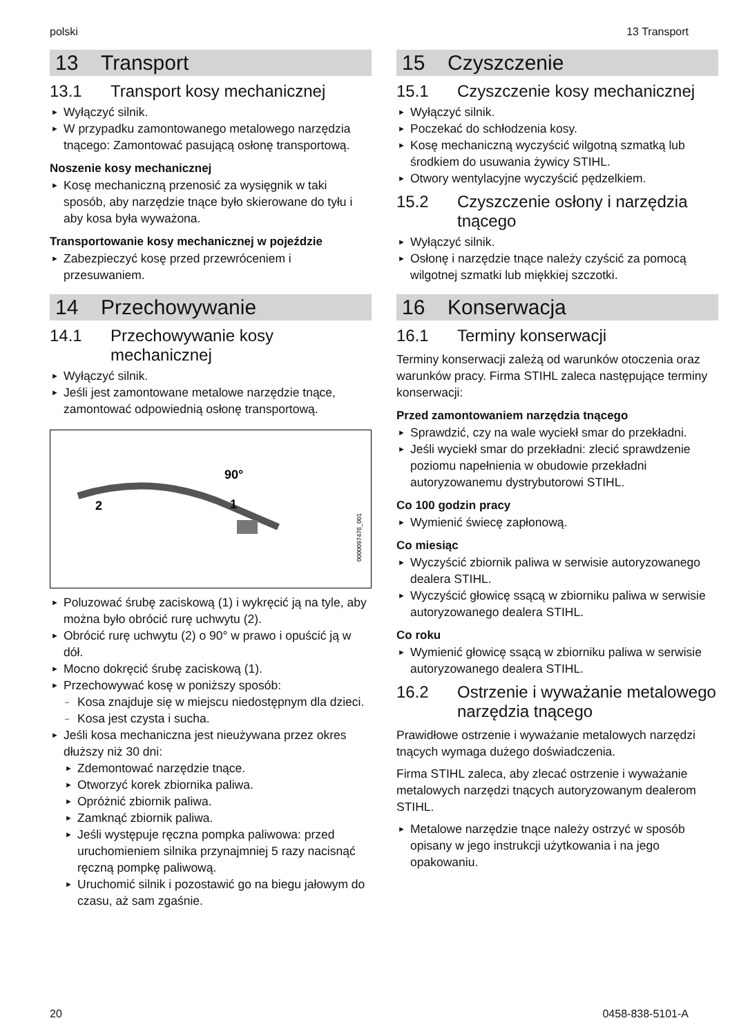polski 13 Transport
13 Transport
13.1 Transport kosy mechanicznej
► Wyłączyć silnik.
► W przypadku zamontowanego metalowego narzędzia tnącego: Zamontować pasującą osłonę transportową.
Noszenie kosy mechanicznej
► Kosę mechaniczną przenosić za wysięgnik w taki sposób, aby narzędzie tnące było skierowane do tyłu i aby kosa była wyważona.
Transportowanie kosy mechanicznej w pojeździe
► Zabezpieczyć kosę przed przewróceniem i przesuwaniem.
14 Przechowywanie
14.1 Przechowywanie kosy mechanicznej
► Wyłączyć silnik.
► Jeśli jest zamontowane metalowe narzędzie tnące, zamontować odpowiednią osłonę transportową.
90°
1
2
0000097476_001
► Poluzować śrubę zaciskową (1) i wykręcić ją na tyle, aby można było obrócić rurę uchwytu (2).
► Obrócić rurę uchwytu (2) o 90° w prawo i opuścić ją w dół.
► Mocno dokręcić śrubę zaciskową (1).
► Przechowywać kosę w poniższy sposób:
– Kosa znajduje się w miejscu niedostępnym dla dzieci.
– Kosa jest czysta i sucha.
► Jeśli kosa mechaniczna jest nieużywana przez okres dłuższy niż 30 dni:
► Zdemontować narzędzie tnące.
► Otworzyć korek zbiornika paliwa.
► Opróżnić zbiornik paliwa.
► Zamknąć zbiornik paliwa.
► Jeśli występuje ręczna pompka paliwowa: przed uruchomieniem silnika przynajmniej 5 razy nacisnąć ręczną pompkę paliwową.
► Uruchomić silnik i pozostawić go na biegu jałowym do czasu, aż sam zgaśnie.
15 Czyszczenie
15.1 Czyszczenie kosy mechanicznej
► Wyłączyć silnik.
► Poczekać do schłodzenia kosy.
► Kosę mechaniczną wyczyścić wilgotną szmatką lub środkiem do usuwania żywicy STIHL.
► Otwory wentylacyjne wyczyścić pędzelkiem.
15.2 Czyszczenie osłony i narzędzia tnącego
► Wyłączyć silnik.
► Osłonę i narzędzie tnące należy czyścić za pomocą wilgotnej szmatki lub miękkiej szczotki.
16 Konserwacja
16.1 Terminy konserwacji
Terminy konserwacji zależą od warunków otoczenia oraz warunków pracy. Firma STIHL zaleca następujące terminy konserwacji:
Przed zamontowaniem narzędzia tnącego
► Sprawdzić, czy na wale wyciekł smar do przekładni.
► Jeśli wyciekł smar do przekładni: zlecić sprawdzenie poziomu napełnienia w obudowie przekładni autoryzowanemu dystrybutorowi STIHL.
Co 100 godzin pracy
► Wymienić świecę zapłonową.
Co miesiąc
► Wyczyścić zbiornik paliwa w serwisie autoryzowanego dealera STIHL.
► Wyczyścić głowicę ssącą w zbiorniku paliwa w serwisie autoryzowanego dealera STIHL.
Co roku
► Wymienić głowicę ssącą w zbiorniku paliwa w serwisie autoryzowanego dealera STIHL.
16.2 Ostrzenie i wyważanie metalowego narzędzia tnącego
Prawidłowe ostrzenie i wyważanie metalowych narzędzi tnących wymaga dużego doświadczenia.
Firma STIHL zaleca, aby zlecać ostrzenie i wyważanie metalowych narzędzi tnących autoryzowanym dealerom STIHL.
► Metalowe narzędzie tnące należy ostrzyć w sposób opisany w jego instrukcji użytkowania i na jego opakowaniu.
20 0458-838-5101-A